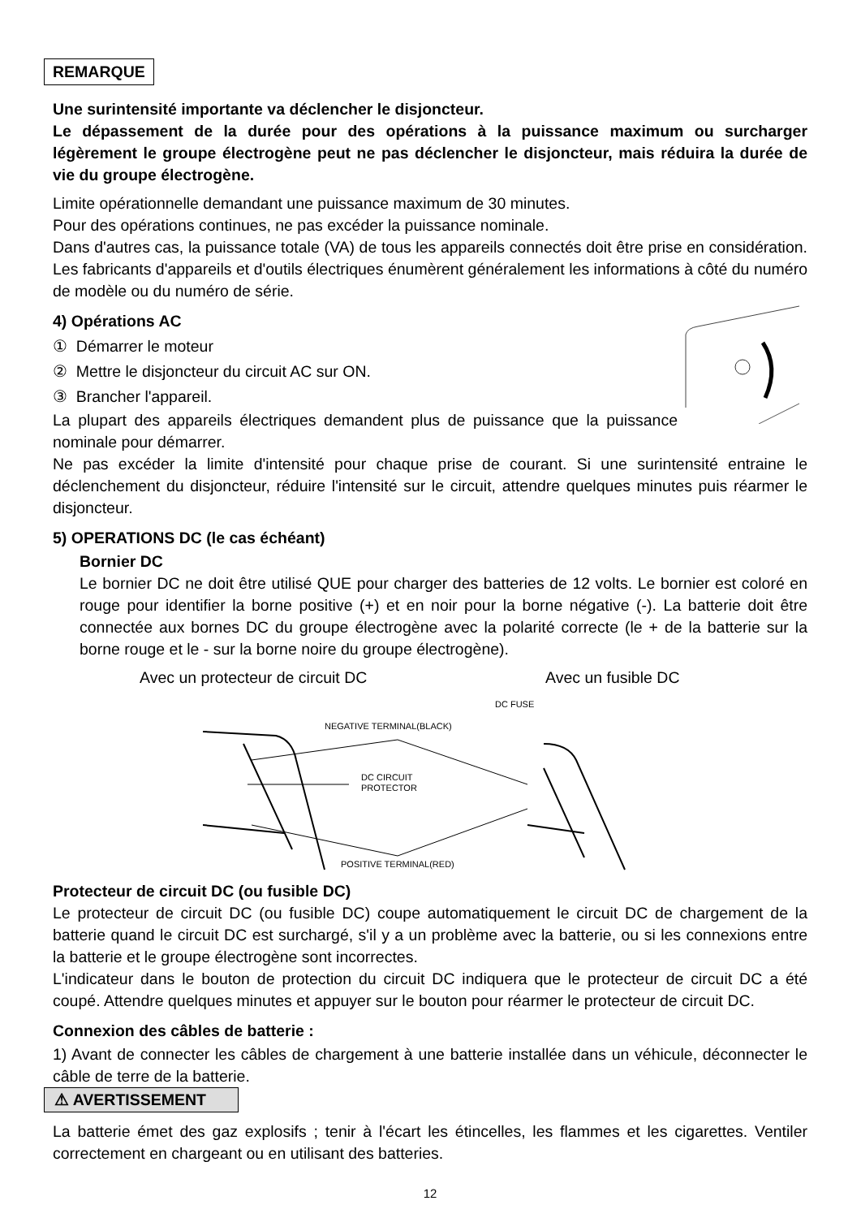REMARQUE
Une surintensité importante va déclencher le disjoncteur.
Le dépassement de la durée pour des opérations à la puissance maximum ou surcharger légèrement le groupe électrogène peut ne pas déclencher le disjoncteur, mais réduira la durée de vie du groupe électrogène.
Limite opérationnelle demandant une puissance maximum de 30 minutes.
Pour des opérations continues, ne pas excéder la puissance nominale.
Dans d'autres cas, la puissance totale (VA) de tous les appareils connectés doit être prise en considération. Les fabricants d'appareils et d'outils électriques énumèrent généralement les informations à côté du numéro de modèle ou du numéro de série.
4) Opérations AC
① Démarrer le moteur
② Mettre le disjoncteur du circuit AC sur ON.
③ Brancher l'appareil.
La plupart des appareils électriques demandent plus de puissance que la puissance nominale pour démarrer.
Ne pas excéder la limite d'intensité pour chaque prise de courant. Si une surintensité entraine le déclenchement du disjoncteur, réduire l'intensité sur le circuit, attendre quelques minutes puis réarmer le disjoncteur.
5) OPERATIONS DC (le cas échéant)
Bornier DC
Le bornier DC ne doit être utilisé QUE pour charger des batteries de 12 volts. Le bornier est coloré en rouge pour identifier la borne positive (+) et en noir pour la borne négative (-). La batterie doit être connectée aux bornes DC du groupe électrogène avec la polarité correcte (le + de la batterie sur la borne rouge et le - sur la borne noire du groupe électrogène).
Avec un protecteur de circuit DC Avec un fusible DC
DC FUSE
NEGATIVE TERMINAL(BLACK)
DC CIRCUIT
PROTECTOR
POSITIVE TERMINAL(RED)
Protecteur de circuit DC (ou fusible DC)
Le protecteur de circuit DC (ou fusible DC) coupe automatiquement le circuit DC de chargement de la batterie quand le circuit DC est surchargé, s'il y a un problème avec la batterie, ou si les connexions entre la batterie et le groupe électrogène sont incorrectes.
L'indicateur dans le bouton de protection du circuit DC indiquera que le protecteur de circuit DC a été coupé. Attendre quelques minutes et appuyer sur le bouton pour réarmer le protecteur de circuit DC.
Connexion des câbles de batterie :
1) Avant de connecter les câbles de chargement à une batterie installée dans un véhicule, déconnecter le câble de terre de la batterie.
⚠ AVERTISSEMENT
La batterie émet des gaz explosifs ; tenir à l'écart les étincelles, les flammes et les cigarettes. Ventiler correctement en chargeant ou en utilisant des batteries.
12